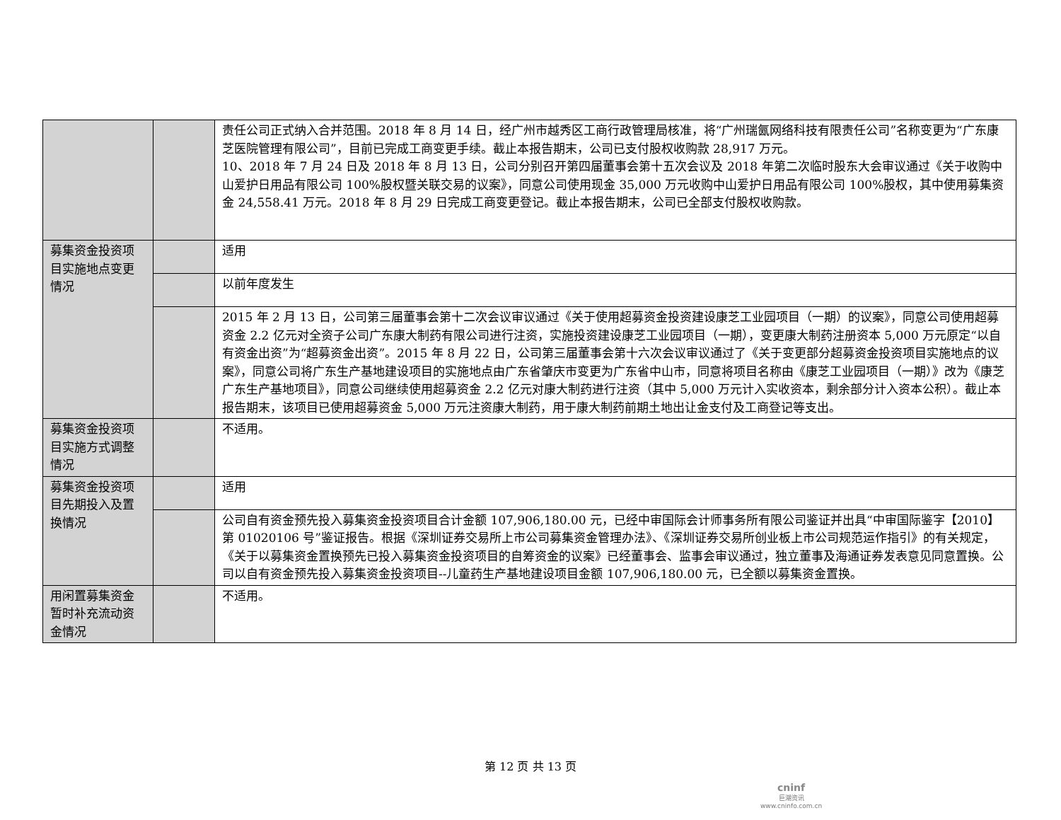| | | 责任公司正式纳入合并范围。2018 年 8 月 14 日，经广州市越秀区工商行政管理局核准，将“广州瑞氤网络科技有限责任公司”名称变更为“广东康芝医院管理有限公司”，目前已完成工商变更手续。截止本报告期末，公司已支付股权收购款 28,917 万元。 10、2018 年 7 月 24 日及 2018 年 8 月 13 日，公司分别召开第四届董事会第十五次会议及 2018 年第二次临时股东大会审议通过《关于收购中山爱护日用品有限公司 100%股权暨关联交易的议案》，同意公司使用现金 35,000 万元收购中山爱护日用品有限公司 100%股权，其中使用募集资金 24,558.41 万元。2018 年 8 月 29 日完成工商变更登记。截止本报告期末，公司已全部支付股权收购款。 |
| 募集资金投资项目实施地点变更情况 | | 适用 |
| | | 以前年度发生 |
| | | 2015 年 2 月 13 日，公司第三届董事会第十二次会议审议通过《关于使用超募资金投资建设康芝工业园项目（一期）的议案》，同意公司使用超募资金 2.2 亿元对全资子公司广东康大制药有限公司进行注资，实施投资建设康芝工业园项目（一期），变更康大制药注册资本 5,000 万元原定“以自有资金出资”为“超募资金出资”。2015 年 8 月 22 日，公司第三届董事会第十六次会议审议通过了《关于变更部分超募资金投资项目实施地点的议案》，同意公司将广东生产基地建设项目的实施地点由广东省肇庆市变更为广东省中山市，同意将项目名称由《康芝工业园项目（一期）》改为《康芝广东生产基地项目》，同意公司继续使用超募资金 2.2 亿元对康大制药进行注资（其中 5,000 万元计入实收资本，剩余部分计入资本公积）。截止本报告期末，该项目已使用超募资金 5,000 万元注资康大制药，用于康大制药前期土地出让金支付及工商登记等支出。 |
| 募集资金投资项目实施方式调整情况 | | 不适用。 |
| 募集资金投资项目先期投入及置换情况 | | 适用 |
| | | 公司自有资金预先投入募集资金投资项目合计金额 107,906,180.00 元，已经中审国际会计师事务所有限公司鉴证并出具“中审国际鉴字【2010】第 01020106 号”鉴证报告。根据《深圳证券交易所上市公司募集资金管理办法》、《深圳证券交易所创业板上市公司规范运作指引》的有关规定，《关于以募集资金置换预先已投入募集资金投资项目的自筹资金的议案》已经董事会、监事会审议通过，独立董事及海通证券发表意见同意置换。公司以自有资金预先投入募集资金投资项目--儿童药生产基地建设项目金额 107,906,180.00 元，已全额以募集资金置换。 |
| 用闲置募集资金暂时补充流动资金情况 | | 不适用。 |
第 12 页 共 13 页
cninf
巨潮资讯
www.cninfo.com.cn